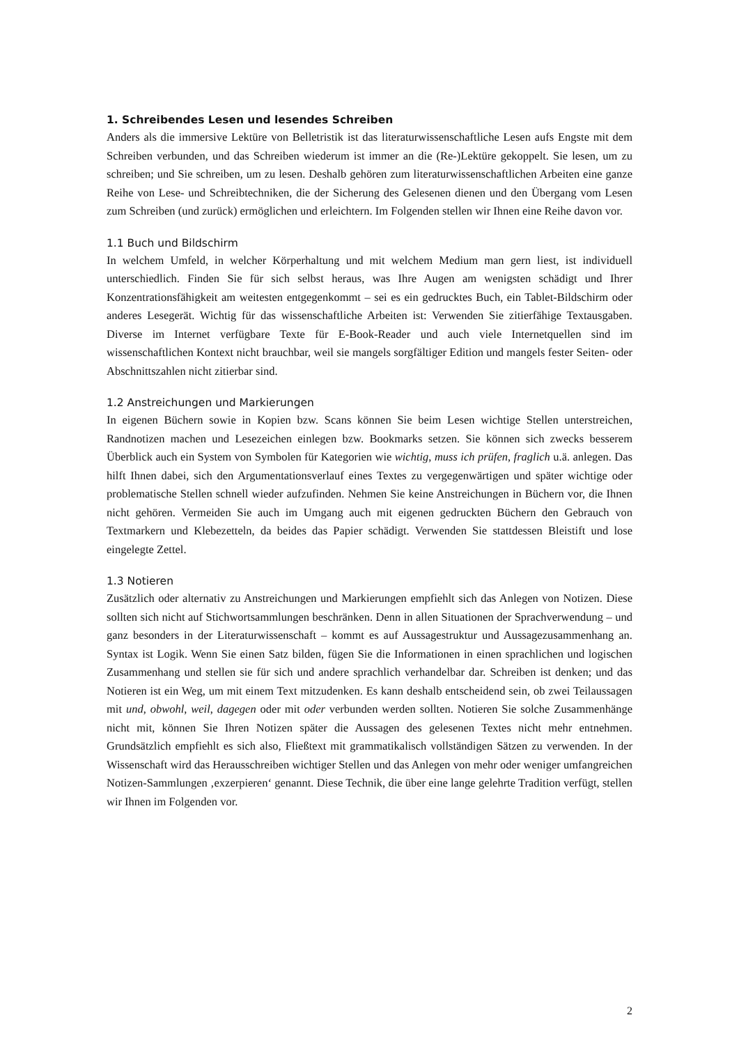1. Schreibendes Lesen und lesendes Schreiben
Anders als die immersive Lektüre von Belletristik ist das literaturwissenschaftliche Lesen aufs Engste mit dem Schreiben verbunden, und das Schreiben wiederum ist immer an die (Re-)Lektüre gekoppelt. Sie lesen, um zu schreiben; und Sie schreiben, um zu lesen. Deshalb gehören zum literaturwissen­schaftlichen Arbeiten eine ganze Reihe von Lese- und Schreibtechniken, die der Sicherung des Gele­senen dienen und den Übergang vom Lesen zum Schreiben (und zurück) ermöglichen und erleich­tern. Im Folgenden stellen wir Ihnen eine Reihe davon vor.
1.1 Buch und Bildschirm
In welchem Umfeld, in welcher Körperhaltung und mit welchem Medium man gern liest, ist indivi­duell unterschiedlich. Finden Sie für sich selbst heraus, was Ihre Augen am wenigsten schädigt und Ihrer Konzentrationsfähigkeit am weitesten entgegenkommt – sei es ein gedrucktes Buch, ein Tablet-Bildschirm oder anderes Lesegerät. Wichtig für das wissenschaftliche Arbeiten ist: Verwenden Sie zitierfähige Textausgaben. Diverse im Internet verfügbare Texte für E-Book-Reader und auch viele Internetquellen sind im wissenschaftlichen Kontext nicht brauchbar, weil sie mangels sorgfältiger Edition und mangels fester Seiten- oder Abschnittszahlen nicht zitierbar sind.
1.2 Anstreichungen und Markierungen
In eigenen Büchern sowie in Kopien bzw. Scans können Sie beim Lesen wichtige Stellen unterstrei­chen, Randnotizen machen und Lesezeichen einlegen bzw. Bookmarks setzen. Sie können sich zwecks besserem Überblick auch ein System von Symbolen für Kategorien wie wichtig, muss ich prüfen, fraglich u.ä. anlegen. Das hilft Ihnen dabei, sich den Argumentationsverlauf eines Textes zu vergegen­wärtigen und später wichtige oder problematische Stellen schnell wieder aufzufinden. Nehmen Sie keine Anstreichungen in Büchern vor, die Ihnen nicht gehören. Vermeiden Sie auch im Umgang auch mit eigenen gedruckten Büchern den Gebrauch von Textmarkern und Klebezetteln, da beides das Papier schädigt. Verwenden Sie stattdessen Bleistift und lose eingelegte Zettel.
1.3 Notieren
Zusätzlich oder alternativ zu Anstreichungen und Markierungen empfiehlt sich das Anlegen von No­tizen. Diese sollten sich nicht auf Stichwortsammlungen beschränken. Denn in allen Situationen der Sprachverwendung – und ganz besonders in der Literaturwissenschaft – kommt es auf Aussagestruk­tur und Aussagezusammenhang an. Syntax ist Logik. Wenn Sie einen Satz bilden, fügen Sie die In­formationen in einen sprachlichen und logischen Zusammenhang und stellen sie für sich und andere sprachlich verhandelbar dar. Schreiben ist denken; und das Notieren ist ein Weg, um mit einem Text mitzudenken. Es kann deshalb entscheidend sein, ob zwei Teilaussagen mit und, obwohl, weil, dagegen oder mit oder verbunden werden sollten. Notieren Sie solche Zusammenhänge nicht mit, können Sie Ihren Notizen später die Aussagen des gelesenen Textes nicht mehr entnehmen. Grundsätzlich emp­fiehlt es sich also, Fließtext mit grammatikalisch vollständigen Sätzen zu verwenden. In der Wissen­schaft wird das Herausschreiben wichtiger Stellen und das Anlegen von mehr oder weniger umfang­reichen Notizen-Sammlungen ‚exzerpieren‘ genannt. Diese Technik, die über eine lange gelehrte Tra­dition verfügt, stellen wir Ihnen im Folgenden vor.
2